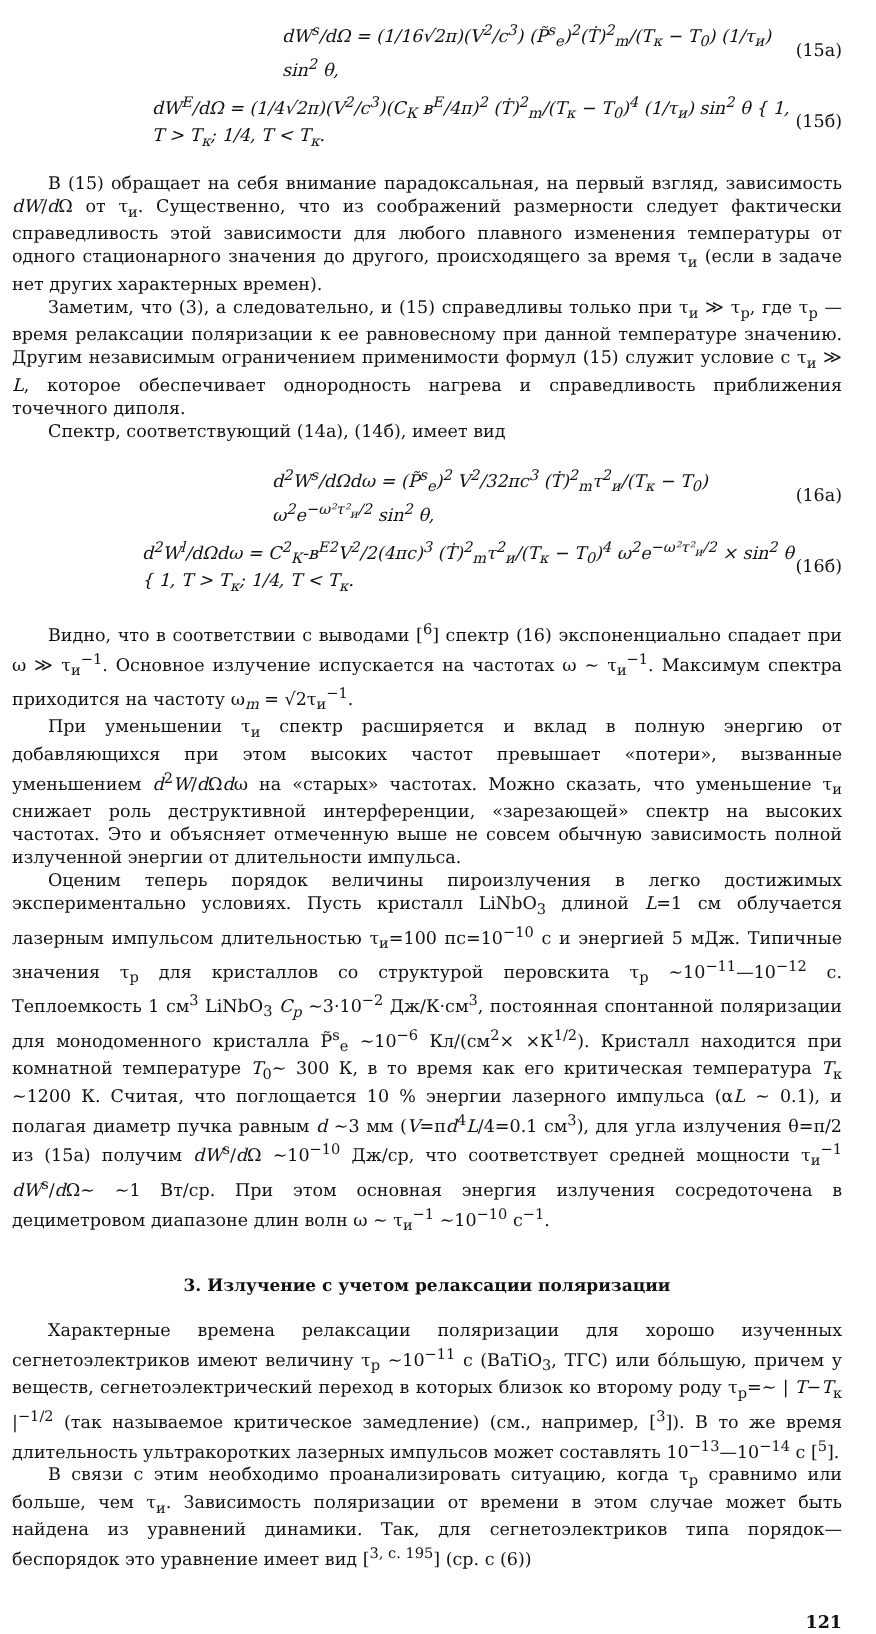dW<sup>s</sup>/dΩ = (1/16√2π)(V<sup>2</sup>/c<sup>3</sup>) (P̃<sup>s</sup><sub>e</sub>)<sup>2</sup>(Ṫ)<sup>2</sup><sub>m</sub>/(T<sub>к</sub> − T<sub>0</sub>) (1/τ<sub>и</sub>) sin<sup>2</sup> θ, (15а)
dW<sup>E</sup>/dΩ = (1/4√2π)(V<sup>2</sup>/c<sup>3</sup>)(C<sub>К</sub> в<sup>E</sup>/4π)<sup>2</sup> (Ṫ)<sup>2</sup><sub>m</sub>/(T<sub>к</sub> − T<sub>0</sub>)<sup>4</sup> (1/τ<sub>и</sub>) sin<sup>2</sup> θ { 1, T > T<sub>к</sub>; 1/4, T < T<sub>к</sub>. (15б)
В (15) обращает на себя внимание парадоксальная, на первый взгляд, зависимость dW/d Ω от τ<sub>и</sub>. Существенно, что из соображений размерности следует фактически справедливость этой зависимости для любого плавного изменения температуры от одного стационарного значения до другого, происходящего за время τ<sub>и</sub> (если в задаче нет других характерных времен).
Заметим, что (3), а следовательно, и (15) справедливы только при τ<sub>и</sub> ≫ τ<sub>р</sub>, где τ<sub>р</sub> — время релаксации поляризации к ее равновесному при данной температуре значению. Другим независимым ограничением применимости формул (15) служит условие с τ<sub>и</sub> ≫ L, которое обеспечивает однородность нагрева и справедливость приближения точечного диполя.
Спектр, соответствующий (14а), (14б), имеет вид
d<sup>2</sup>W<sup>s</sup>/dΩdω = (P̃<sup>s</sup><sub>e</sub>)<sup>2</sup> V<sup>2</sup>/32πc<sup>3</sup> (Ṫ)<sup>2</sup><sub>m</sub>τ<sup>2</sup><sub>и</sub>/(T<sub>к</sub> − T<sub>0</sub>) ω<sup>2</sup>e<sup>−ω²τ²<sub>и</sub>/2</sup> sin<sup>2</sup> θ, (16а)
d<sup>2</sup>W<sup>l</sup>/dΩdω = C<sup>2</sup><sub>К</sub>-в<sup>E2</sup>V<sup>2</sup>/2(4πc)<sup>3</sup> (Ṫ)<sup>2</sup><sub>m</sub>τ<sup>2</sup><sub>и</sub>/(T<sub>к</sub> − T<sub>0</sub>)<sup>4</sup> ω<sup>2</sup>e<sup>−ω²τ²<sub>и</sub>/2</sup> × sin<sup>2</sup> θ { 1, T > T<sub>к</sub>; 1/4, T < T<sub>к</sub>. (16б)
Видно, что в соответствии с выводами [<sup>6</sup>] спектр (16) экспоненциально спадает при ω ≫ τ<sub>и</sub><sup>−1</sup>. Основное излучение испускается на частотах ω ∼ τ<sub>и</sub><sup>−1</sup>. Максимум спектра приходится на частоту ω<sub>m</sub> = √2τ<sub>и</sub><sup>−1</sup>.
При уменьшении τ<sub>и</sub> спектр расширяется и вклад в полную энергию от добавляющихся при этом высоких частот превышает «потери», вызванные уменьшением d<sup>2</sup>W/d Ωdω на «старых» частотах. Можно сказать, что уменьшение τ<sub>и</sub> снижает роль деструктивной интерференции, «зарезающей» спектр на высоких частотах. Это и объясняет отмеченную выше не совсем обычную зависимость полной излученной энергии от длительности импульса.
Оценим теперь порядок величины пироизлучения в легко достижимых экспериментально условиях. Пусть кристалл LiNbO<sub>3</sub> длиной L=1 см облучается лазерным импульсом длительностью τ<sub>и</sub>=100 пс=10<sup>−10</sup> с и энергией 5 мДж. Типичные значения τ<sub>р</sub> для кристаллов со структурой перовскита τ<sub>р</sub> ∼10<sup>−11</sup>—10<sup>−12</sup> с. Теплоемкость 1 см<sup>3</sup> LiNbO<sub>3</sub> C<sub>p</sub> ∼3·10<sup>−2</sup> Дж/К·см<sup>3</sup>, постоянная спонтанной поляризации для монодоменного кристалла P̃<sup>s</sup><sub>e</sub> ∼10<sup>−6</sup> Кл/(см<sup>2</sup>× ×К<sup>1/2</sup>). Кристалл находится при комнатной температуре T<sub>0</sub>∼ 300 К, в то время как его критическая температура T<sub>к</sub> ∼1200 К. Считая, что поглощается 10 % энергии лазерного импульса (αL ∼ 0.1), и полагая диаметр пучка равным d ∼3 мм (V=πd<sup>4</sup>L/4=0.1 см<sup>3</sup>), для угла излучения θ=π/2 из (15а) получим dW<sup>s</sup>/d Ω ∼10<sup>−10</sup> Дж/ср, что соответствует средней мощности τ<sub>и</sub><sup>−1</sup> dW<sup>s</sup>/d Ω∼ ∼1 Вт/ср. При этом основная энергия излучения сосредоточена в дециметровом диапазоне длин волн ω ∼ τ<sub>и</sub><sup>−1</sup> ∼10<sup>−10</sup> с<sup>−1</sup>.
3. Излучение с учетом релаксации поляризации
Характерные времена релаксации поляризации для хорошо изученных сегнетоэлектриков имеют величину τ<sub>р</sub> ∼10<sup>−11</sup> с (BaTiO<sub>3</sub>, ТГС) или бо́льшую, причем у веществ, сегнетоэлектрический переход в которых близок ко второму роду τ<sub>р</sub>=∼ | T−T<sub>к</sub> |<sup>−1/2</sup> (так называемое критическое замедление) (см., например, [<sup>3</sup>]). В то же время длительность ультракоротких лазерных импульсов может составлять 10<sup>−13</sup>—10<sup>−14</sup> с [<sup>5</sup>].
В связи с этим необходимо проанализировать ситуацию, когда τ<sub>р</sub> сравнимо или больше, чем τ<sub>и</sub>. Зависимость поляризации от времени в этом случае может быть найдена из уравнений динамики. Так, для сегнетоэлектриков типа порядок—беспорядок это уравнение имеет вид [<sup>3, с. 195</sup>] (ср. с (6))
121